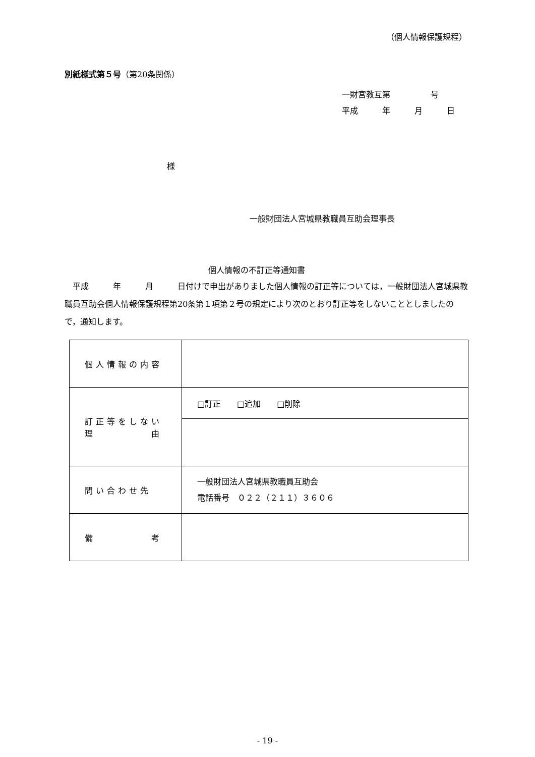（個人情報保護規程）
別紙様式第５号（第20条関係）
一財宮教互第　　　　　号
平成　　　年　　　月　　　日
様
一般財団法人宮城県教職員互助会理事長
個人情報の不訂正等通知書
　平成　　　年　　　月　　　日付けで申出がありました個人情報の訂正等については，一般財団法人宮城県教職員互助会個人情報保護規程第20条第１項第２号の規定により次のとおり訂正等をしないこととしましたので，通知します。
| 個人情報の内容 | |
| 訂正等をしない 理 由 | □訂正 □追加 □削除 |
| 問い合わせ先 | 一般財団法人宮城県教職員互助会 電話番号 ０２２（２１１）３６０６ |
| 備 考 | |
- 19 -